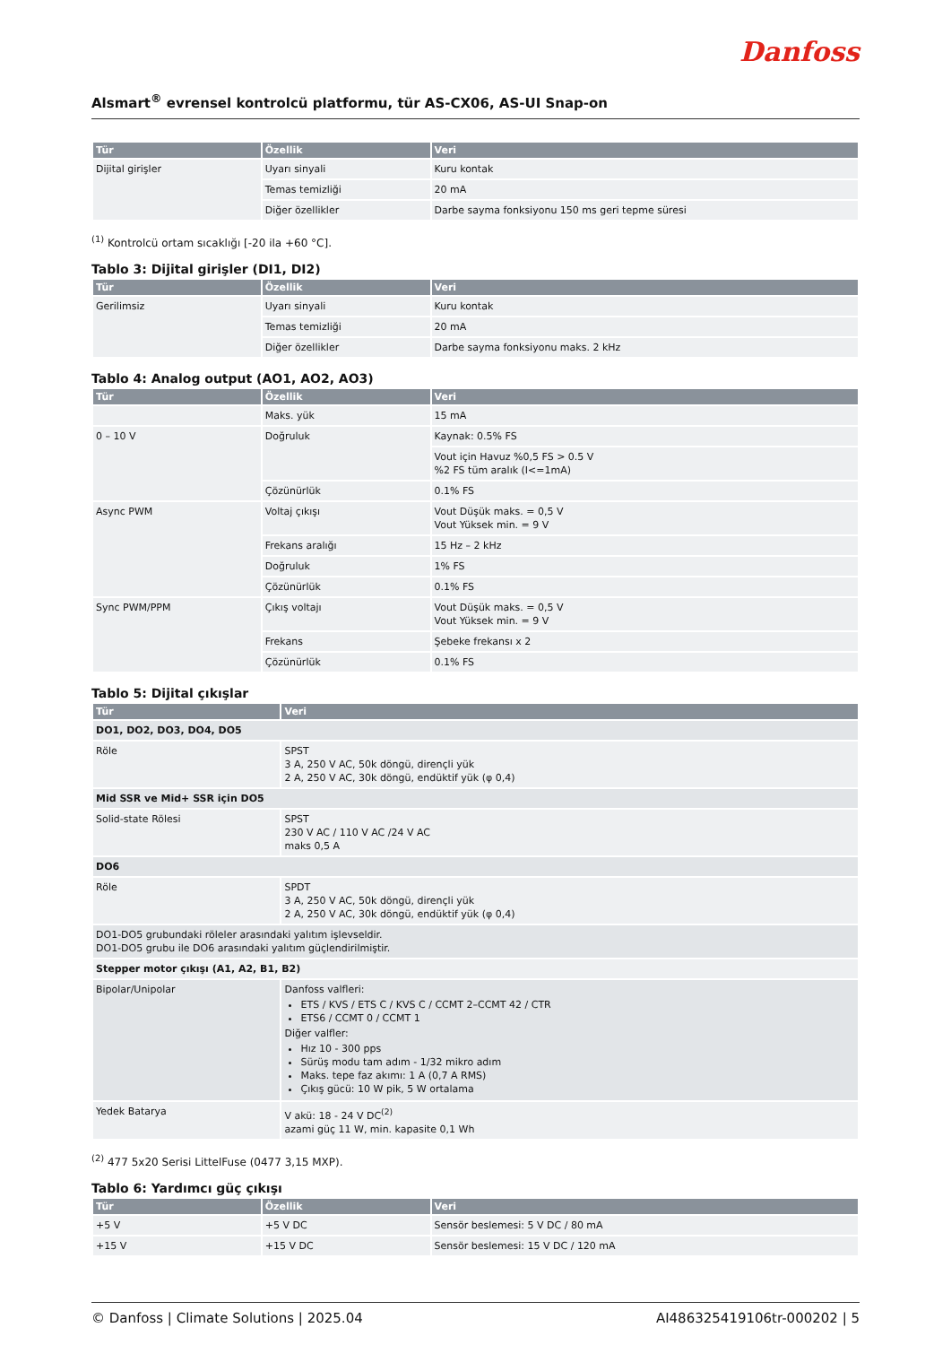Danfoss
Alsmart<sup>®</sup> evrensel kontrolcü platformu, tür AS-CX06, AS-UI Snap-on
| Tür | Özellik | Veri |
| --- | --- | --- |
| Dijital girişler | Uyarı sinyali | Kuru kontak |
| | Temas temizliği | 20 mA |
| | Diğer özellikler | Darbe sayma fonksiyonu 150 ms geri tepme süresi |
<sup>(1)</sup> Kontrolcü ortam sıcaklığı [-20 ila +60 °C].
Tablo 3: Dijital girişler (DI1, DI2)
| Tür | Özellik | Veri |
| --- | --- | --- |
| Gerilimsiz | Uyarı sinyali | Kuru kontak |
| | Temas temizliği | 20 mA |
| | Diğer özellikler | Darbe sayma fonksiyonu maks. 2 kHz |
Tablo 4: Analog output (AO1, AO2, AO3)
| Tür | Özellik | Veri |
| --- | --- | --- |
| | Maks. yük | 15 mA |
| 0 – 10 V | Doğruluk | Kaynak: 0.5% FS |
| | | Vout için Havuz %0,5 FS > 0.5 V %2 FS tüm aralık (I<=1mA) |
| | Çözünürlük | 0.1% FS |
| Async PWM | Voltaj çıkışı | Vout Düşük maks. = 0,5 V Vout Yüksek min. = 9 V |
| | Frekans aralığı | 15 Hz – 2 kHz |
| | Doğruluk | 1% FS |
| | Çözünürlük | 0.1% FS |
| Sync PWM/PPM | Çıkış voltajı | Vout Düşük maks. = 0,5 V Vout Yüksek min. = 9 V |
| | Frekans | Şebeke frekansı x 2 |
| | Çözünürlük | 0.1% FS |
Tablo 5: Dijital çıkışlar
| Tür | Veri |
| --- | --- |
| DO1, DO2, DO3, DO4, DO5 | |
| Röle | SPST 3 A, 250 V AC, 50k döngü, dirençli yük 2 A, 250 V AC, 30k döngü, endüktif yük (φ 0,4) |
| Mid SSR ve Mid+ SSR için DO5 | |
| Solid-state Rölesi | SPST 230 V AC / 110 V AC /24 V AC maks 0,5 A |
| DO6 | |
| Röle | SPDT 3 A, 250 V AC, 50k döngü, dirençli yük 2 A, 250 V AC, 30k döngü, endüktif yük (φ 0,4) |
| DO1-DO5 grubundaki röleler arasındaki yalıtım işlevseldir. DO1-DO5 grubu ile DO6 arasındaki yalıtım güçlendirilmiştir. | |
| Stepper motor çıkışı (A1, A2, B1, B2) | |
| Bipolar/Unipolar | Danfoss valfleri: ETS / KVS / ETS C / KVS C / CCMT 2–CCMT 42 / CTR ETS6 / CCMT 0 / CCMT 1 Diğer valfler: Hız 10 - 300 pps Sürüş modu tam adım - 1/32 mikro adım Maks. tepe faz akımı: 1 A (0,7 A RMS) Çıkış gücü: 10 W pik, 5 W ortalama |
| Yedek Batarya | V akü: 18 - 24 V DC<sup>(2)</sup> azami güç 11 W, min. kapasite 0,1 Wh |
<sup>(2)</sup> 477 5x20 Serisi LittelFuse (0477 3,15 MXP).
Tablo 6: Yardımcı güç çıkışı
| Tür | Özellik | Veri |
| --- | --- | --- |
| +5 V | +5 V DC | Sensör beslemesi: 5 V DC / 80 mA |
| +15 V | +15 V DC | Sensör beslemesi: 15 V DC / 120 mA |
© Danfoss | Climate Solutions | 2025.04 AI486325419106tr-000202 | 5